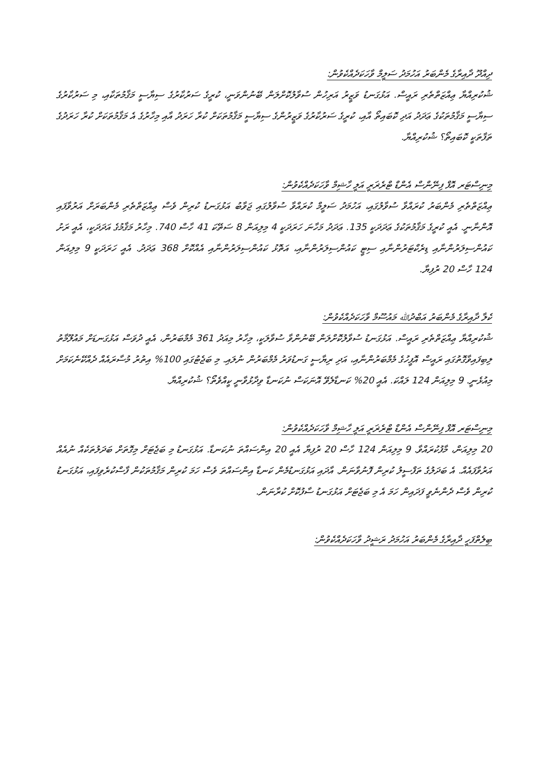ދިއްދޫ ދާއިރާގެ މެންބަރު އަހުމަދު ސަލީމް ވާހަކަދެއްކެވުން:
ޝުކުރިއްޔާ ޢިއްޒަތްތެރި ރައީސް. އަޅުގަނޑު ވަޒީރު އަރިހުން ސުވާލުކޮށްލަން ބޭނުންވަނީ، ކުރީގެ ސަރުކާރުގެ ސިޔާސީ މަޤާމުތަކާއި، މި ސަރުކާރުގެ ސިޔާސީ މަޤާމުތަކުގެ ޢަދަދު އަދި ކޮބައިތޯ އާއި، ކުރީގެ ސަރުކާރުގެ ވަޒީރުންގެ ސިޔާސީ މަޤާމުތަކަށް ކުރާ ހަރަދު އާއި މިހާރުގެ އެ މަޤާމުތަކަށް ކުރާ ހަރަދުގެ ތަފާތަކީ ކޮބައިތޯ؟ ޝުކުރިއްޔާ.
މިނިސްޓަރ އޮފް ފިނޭންސް އެންޑް ޓްރެޜަރީ އަލީ ހާޝިމް ވާހަކަދެއްކެވުން:
ޢިއްޒަތްތެރި މެންބަރު ކުރައްވާ ސުވާލުގައި، އަހުމަދު ސަލީމް ކުރައްވާ ސުވާލުގައި ޖަވާބު އަޅުގަނޑު ކުރިން ވެސް ޢިއްޒަތްތެރި މެންބަރަށް އަރުވާފައި އޮންނާނީ. އެއީ ކުރީގެ މަޤާމުތަކުގެ ޢަދަދަކީ 135. ޢަދަދު މަހާނަ ހަރަދަކީ 4 މިލިއަން 8 ސަތޭކަ 41 ހާސް 740. މިހާރު މަޤާމުގެ އަދަދަކީ، އެއީ ރަށު ކައުންސިލަރުންނާއި ޑިރެކްޓަރުންނާއި ސިޓީ ކައުންސިލަރުންނާއި، އަތޮޅު ކައުންސިލަރުންނާއި އެއްކޮށް 368 ޢަދަދު. އެއީ ހަރަދަކީ 9 މިލިއަން 124 ހާސް 20 ރުފިޔާ.
ކެލާ ދާއިރާގެ މެންބަރު އަބްދުﷲ މައުސޫމް ވާހަކަދެއްކެވުން:
ޝުކުރިއްޔާ ޢިއްޒަތްތެރި ރައީސް. އަޅުގަނޑު ސުވާލުކޮށްލަން ބޭނުންވާ ސުވާލަކީ، މިހާރު މިއަދު 361 މެމްބަރުން، އެއީ ދުވަސް އަޅުގަނޑަށް މައުލޫމާތު ލިބިފައިވާގޮތުގައި ރައީސް އޮފީހުގެ މެމްބަރުންނާއި، އަދި ރިޔާސީ ގަނޑުވަރު މެމްބަރުން ނުލައި. މި ބަޖެޓުގައި 100% އިތުރު މުސާރައެއް ދެއްކޭނެކަމަށް މިއުޅެނީ. 9 މިލިއަން 124 ލައްކަ. އެއީ 20% ކަނޑާލެވޭ އޮނަކަސް ނުކަނޑާ ވިދާޅުވާނީ ކީއްވެތޯ؟ ޝުކުރިއްޔާ.
މިނިސްޓަރ އޮފް ފިނޭންސް އެންޑް ޓްރެޜަރީ އަލީ ހާޝިމް ވާހަކަދެއްކެވުން:
20 މިލިއަން، މާފުކުރައްވާ. 9 މިލިއަން 124 ހާސް 20 ރުފިޔާ އެއީ 20 އިންސައްތަ ނުކަނޑާ. އަޅުގަނޑު މި ބަޖެޓަށް މިގޮތަށް ބަދަލުތަކެއް ނުއެއް އަރުވާފައެއް. އެ ބަދަލުގެ ތަފްސީލު ކުރިން ފޮނުވާނަން. އާދައި އަޅުގަނޑުމެން ކަނޑާ އިންސައްތަ ވެސް ހަމަ ކުރިން މަޤާމުތަކުން ފާސްކުރެވިފައި، އަޅުގަނޑު ކުރިން ވެސް ދެންނެވީ ފަދައިން ހަމަ އެ މި ބަޖެޓަށް އަޅުގަނޑު ސާފުކޮށް ކުރާނަން.
ބިލެތްފަހީ ދާއިރާގެ މެންބަރު އަހުމަދު ރަޝީދު ވާހަކަދެއްކެވުން: